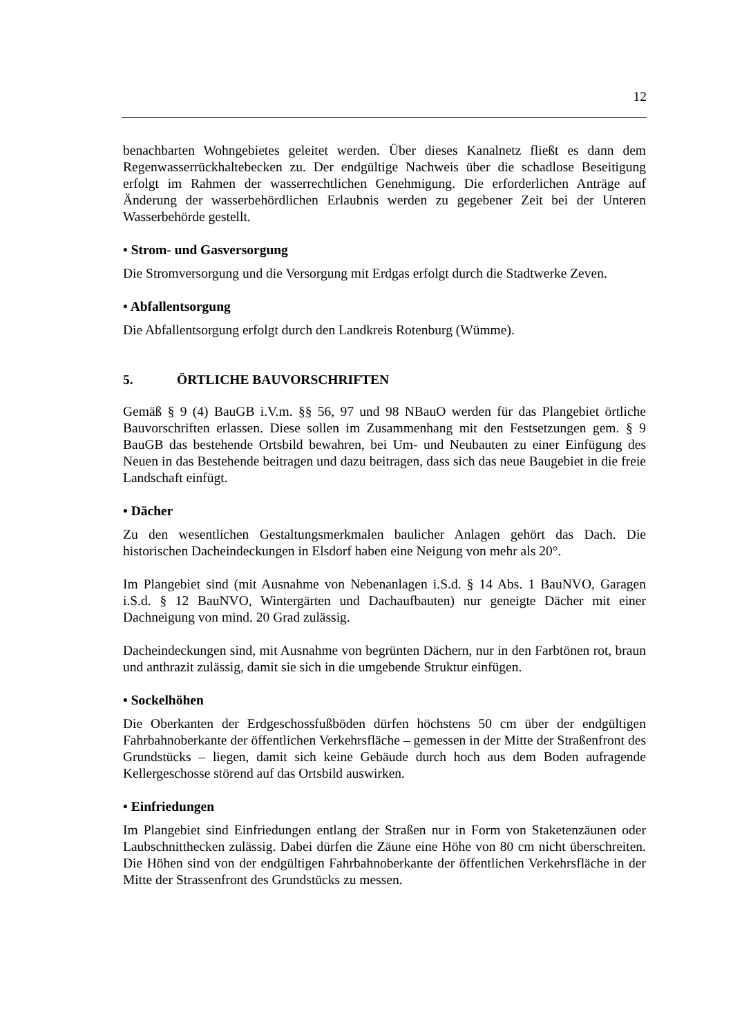12
benachbarten Wohngebietes geleitet werden. Über dieses Kanalnetz fließt es dann dem Regenwasserrückhaltebecken zu. Der endgültige Nachweis über die schadlose Beseitigung erfolgt im Rahmen der wasserrechtlichen Genehmigung. Die erforderlichen Anträge auf Änderung der wasserbehördlichen Erlaubnis werden zu gegebener Zeit bei der Unteren Wasserbehörde gestellt.
• Strom- und Gasversorgung
Die Stromversorgung und die Versorgung mit Erdgas erfolgt durch die Stadtwerke Zeven.
• Abfallentsorgung
Die Abfallentsorgung erfolgt durch den Landkreis Rotenburg (Wümme).
5. ÖRTLICHE BAUVORSCHRIFTEN
Gemäß § 9 (4) BauGB i.V.m. §§ 56, 97 und 98 NBauO werden für das Plangebiet örtliche Bauvorschriften erlassen. Diese sollen im Zusammenhang mit den Festsetzungen gem. § 9 BauGB das bestehende Ortsbild bewahren, bei Um- und Neubauten zu einer Einfügung des Neuen in das Bestehende beitragen und dazu beitragen, dass sich das neue Baugebiet in die freie Landschaft einfügt.
• Dächer
Zu den wesentlichen Gestaltungsmerkmalen baulicher Anlagen gehört das Dach. Die historischen Dacheindeckungen in Elsdorf haben eine Neigung von mehr als 20°.
Im Plangebiet sind (mit Ausnahme von Nebenanlagen i.S.d. § 14 Abs. 1 BauNVO, Garagen i.S.d. § 12 BauNVO, Wintergärten und Dachaufbauten) nur geneigte Dächer mit einer Dachneigung von mind. 20 Grad zulässig.
Dacheindeckungen sind, mit Ausnahme von begrünten Dächern, nur in den Farbtönen rot, braun und anthrazit zulässig, damit sie sich in die umgebende Struktur einfügen.
• Sockelhöhen
Die Oberkanten der Erdgeschossfußböden dürfen höchstens 50 cm über der endgültigen Fahrbahnoberkante der öffentlichen Verkehrsfläche – gemessen in der Mitte der Straßenfront des Grundstücks – liegen, damit sich keine Gebäude durch hoch aus dem Boden aufragende Kellergeschosse störend auf das Ortsbild auswirken.
• Einfriedungen
Im Plangebiet sind Einfriedungen entlang der Straßen nur in Form von Staketenzäunen oder Laubschnitthecken zulässig. Dabei dürfen die Zäune eine Höhe von 80 cm nicht überschreiten. Die Höhen sind von der endgültigen Fahrbahnoberkante der öffentlichen Verkehrsfläche in der Mitte der Strassenfront des Grundstücks zu messen.